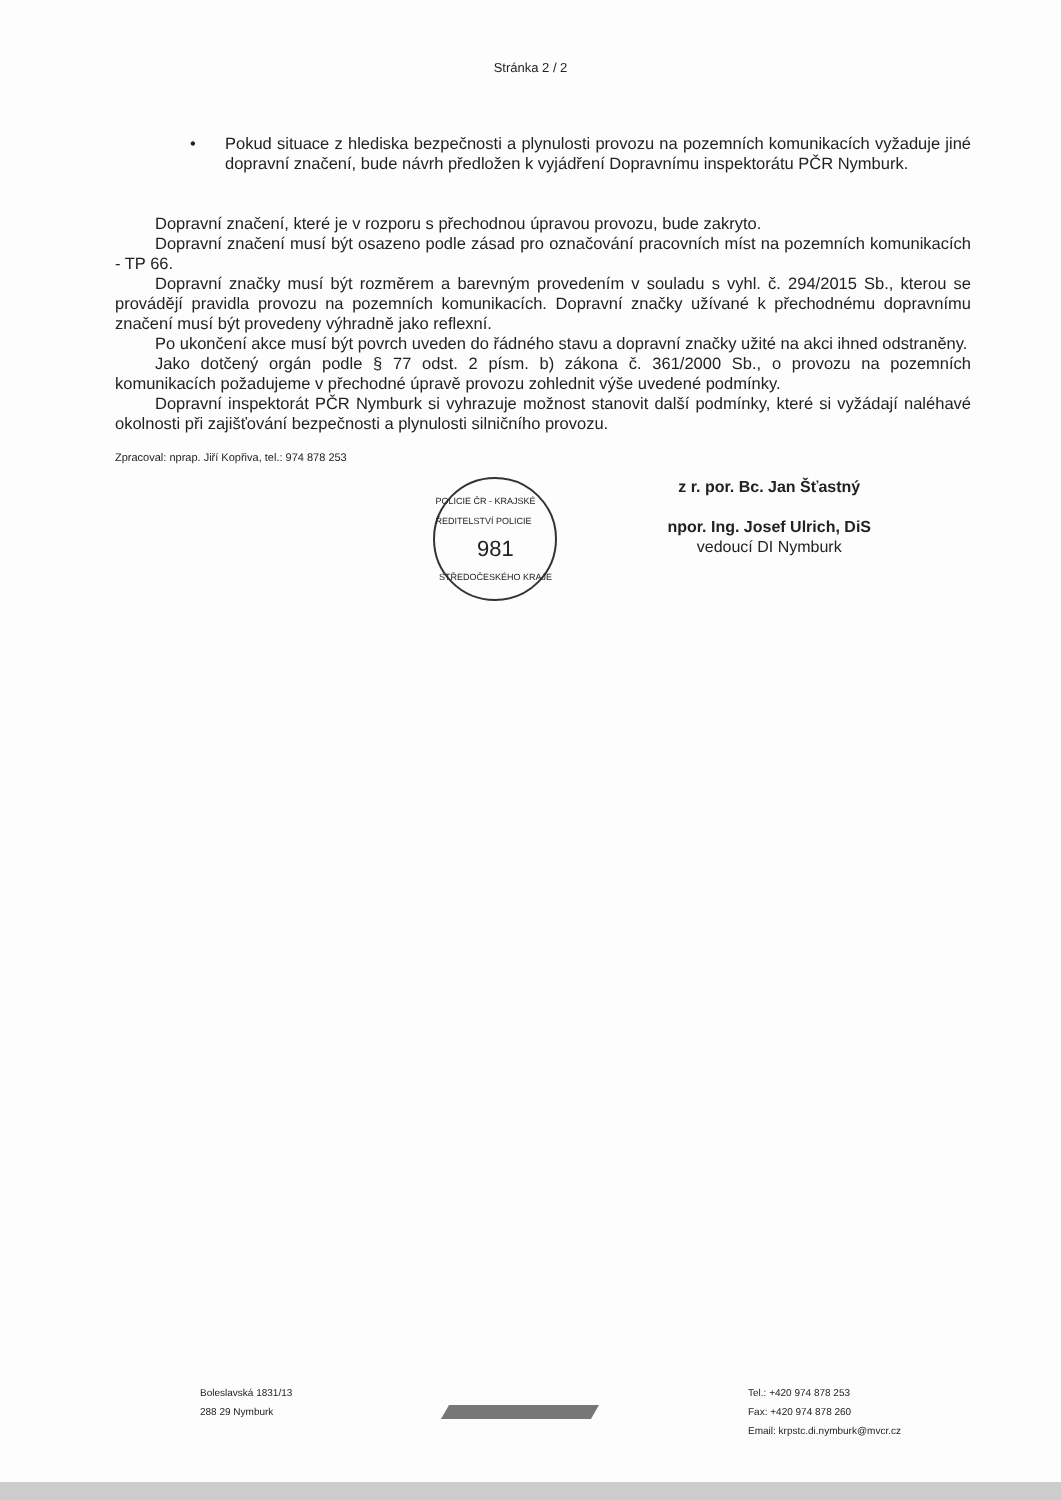Stránka 2 / 2
• Pokud situace z hlediska bezpečnosti a plynulosti provozu na pozemních komunikacích vyžaduje jiné dopravní značení, bude návrh předložen k vyjádření Dopravnímu inspektorátu PČR Nymburk.
Dopravní značení, které je v rozporu s přechodnou úpravou provozu, bude zakryto.
Dopravní značení musí být osazeno podle zásad pro označování pracovních míst na pozemních komunikacích - TP 66.
Dopravní značky musí být rozměrem a barevným provedením v souladu s vyhl. č. 294/2015 Sb., kterou se provádějí pravidla provozu na pozemních komunikacích. Dopravní značky užívané k přechodnému dopravnímu značení musí být provedeny výhradně jako reflexní.
Po ukončení akce musí být povrch uveden do řádného stavu a dopravní značky užité na akci ihned odstraněny.
Jako dotčený orgán podle § 77 odst. 2 písm. b) zákona č. 361/2000 Sb., o provozu na pozemních komunikacích požadujeme v přechodné úpravě provozu zohlednit výše uvedené podmínky.
Dopravní inspektorát PČR Nymburk si vyhrazuje možnost stanovit další podmínky, které si vyžádají naléhavé okolnosti při zajišťování bezpečnosti a plynulosti silničního provozu.
Zpracoval: nprap. Jiří Kopřiva, tel.: 974 878 253
POLICIE ČR - KRAJSKÉ ŘEDITELSTVÍ POLICIE
981
STŘEDOČESKÉHO KRAJE
z r. por. Bc. Jan Šťastný
npor. Ing. Josef Ulrich, DiS
vedoucí DI Nymburk
Boleslavská 1831/13
288 29 Nymburk
Tel.: +420 974 878 253
Fax: +420 974 878 260
Email: krpstc.di.nymburk@mvcr.cz